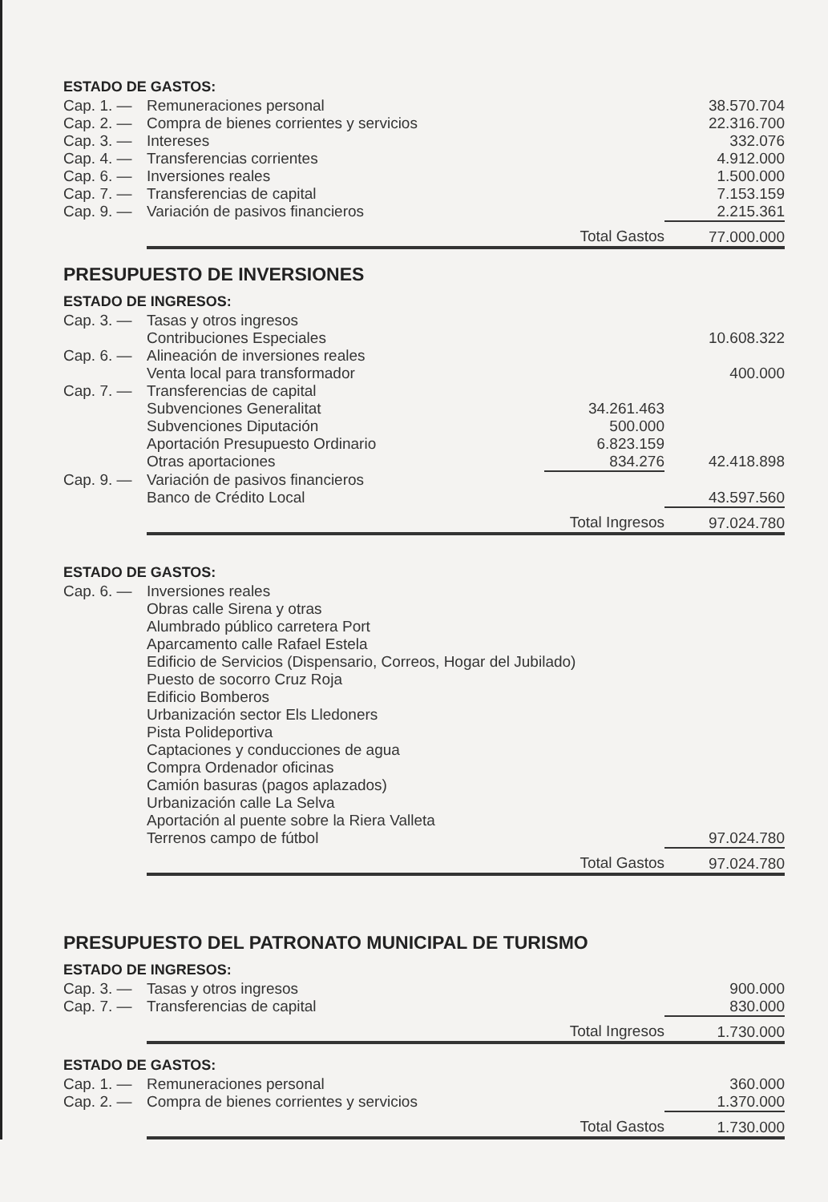ESTADO DE GASTOS:
| Cap. 1. — | Remuneraciones personal | | 38.570.704 |
| Cap. 2. — | Compra de bienes corrientes y servicios | | 22.316.700 |
| Cap. 3. — | Intereses | | 332.076 |
| Cap. 4. — | Transferencias corrientes | | 4.912.000 |
| Cap. 6. — | Inversiones reales | | 1.500.000 |
| Cap. 7. — | Transferencias de capital | | 7.153.159 |
| Cap. 9. — | Variación de pasivos financieros | | 2.215.361 |
| | Total Gastos | | 77.000.000 |
PRESUPUESTO DE INVERSIONES
ESTADO DE INGRESOS:
| Cap. 3. — | Tasas y otros ingresos | | |
| | Contribuciones Especiales | | 10.608.322 |
| Cap. 6. — | Alineación de inversiones reales | | |
| | Venta local para transformador | | 400.000 |
| Cap. 7. — | Transferencias de capital | | |
| | Subvenciones Generalitat | 34.261.463 | |
| | Subvenciones Diputación | 500.000 | |
| | Aportación Presupuesto Ordinario | 6.823.159 | |
| | Otras aportaciones | 834.276 | 42.418.898 |
| Cap. 9. — | Variación de pasivos financieros | | |
| | Banco de Crédito Local | | 43.597.560 |
| | Total Ingresos | | 97.024.780 |
ESTADO DE GASTOS:
| Cap. 6. — | Inversiones reales | |
| | Obras calle Sirena y otras | |
| | Alumbrado público carretera Port | |
| | Aparcamento calle Rafael Estela | |
| | Edificio de Servicios (Dispensario, Correos, Hogar del Jubilado) | |
| | Puesto de socorro Cruz Roja | |
| | Edificio Bomberos | |
| | Urbanización sector Els Lledoners | |
| | Pista Polideportiva | |
| | Captaciones y conducciones de agua | |
| | Compra Ordenador oficinas | |
| | Camión basuras (pagos aplazados) | |
| | Urbanización calle La Selva | |
| | Aportación al puente sobre la Riera Valleta | |
| | Terrenos campo de fútbol | 97.024.780 |
| | Total Gastos | 97.024.780 |
PRESUPUESTO DEL PATRONATO MUNICIPAL DE TURISMO
ESTADO DE INGRESOS:
| Cap. 3. — | Tasas y otros ingresos | 900.000 |
| Cap. 7. — | Transferencias de capital | 830.000 |
| | Total Ingresos | 1.730.000 |
ESTADO DE GASTOS:
| Cap. 1. — | Remuneraciones personal | 360.000 |
| Cap. 2. — | Compra de bienes corrientes y servicios | 1.370.000 |
| | Total Gastos | 1.730.000 |